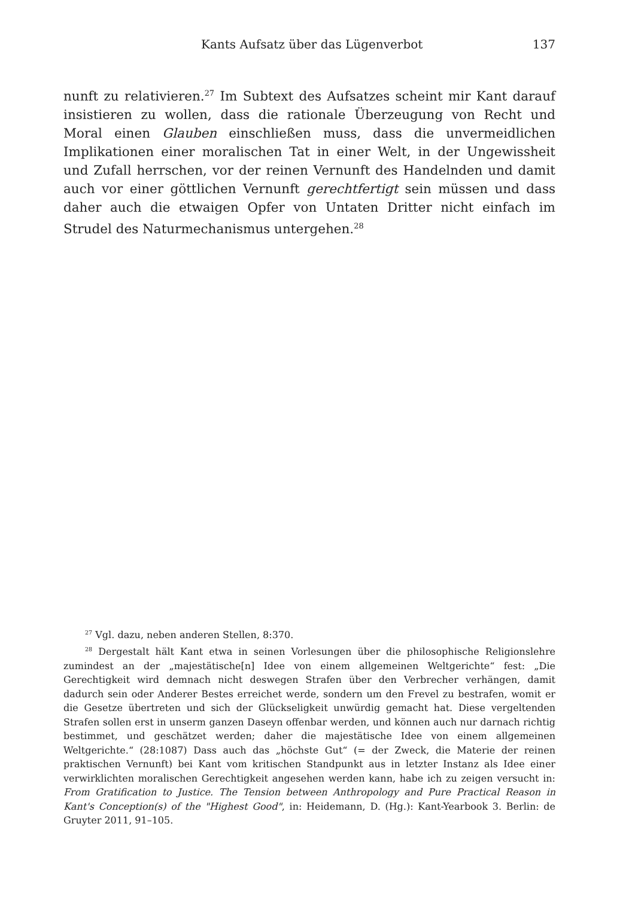Kants Aufsatz über das Lügenverbot 137
nunft zu relativieren.<sup>27</sup> Im Subtext des Aufsatzes scheint mir Kant darauf insistieren zu wollen, dass die rationale Überzeugung von Recht und Moral einen Glauben einschließen muss, dass die unvermeidlichen Implikationen einer moralischen Tat in einer Welt, in der Ungewissheit und Zufall herrschen, vor der reinen Vernunft des Handelnden und damit auch vor einer göttlichen Vernunft gerechtfertigt sein müssen und dass daher auch die etwaigen Opfer von Untaten Dritter nicht einfach im Strudel des Naturmechanismus untergehen.<sup>28</sup>
<sup>27</sup> Vgl. dazu, neben anderen Stellen, 8:370.
<sup>28</sup> Dergestalt hält Kant etwa in seinen Vorlesungen über die philosophische Religionslehre zumindest an der „majestätische[n] Idee von einem allgemeinen Weltgerichte“ fest: „Die Gerechtigkeit wird demnach nicht deswegen Strafen über den Verbrecher verhängen, damit dadurch sein oder Anderer Bestes erreichet werde, sondern um den Frevel zu bestrafen, womit er die Gesetze übertreten und sich der Glückseligkeit unwürdig gemacht hat. Diese vergeltenden Strafen sollen erst in unserm ganzen Daseyn offenbar werden, und können auch nur darnach richtig bestimmet, und geschätzet werden; daher die majestätische Idee von einem allgemeinen Weltgerichte.“ (28:1087) Dass auch das „höchste Gut“ (= der Zweck, die Materie der reinen praktischen Vernunft) bei Kant vom kritischen Standpunkt aus in letzter Instanz als Idee einer verwirklichten moralischen Gerechtigkeit angesehen werden kann, habe ich zu zeigen versucht in: From Gratification to Justice. The Tension between Anthropology and Pure Practical Reason in Kant's Conception(s) of the "Highest Good", in: Heidemann, D. (Hg.): Kant-Yearbook 3. Berlin: de Gruyter 2011, 91–105.